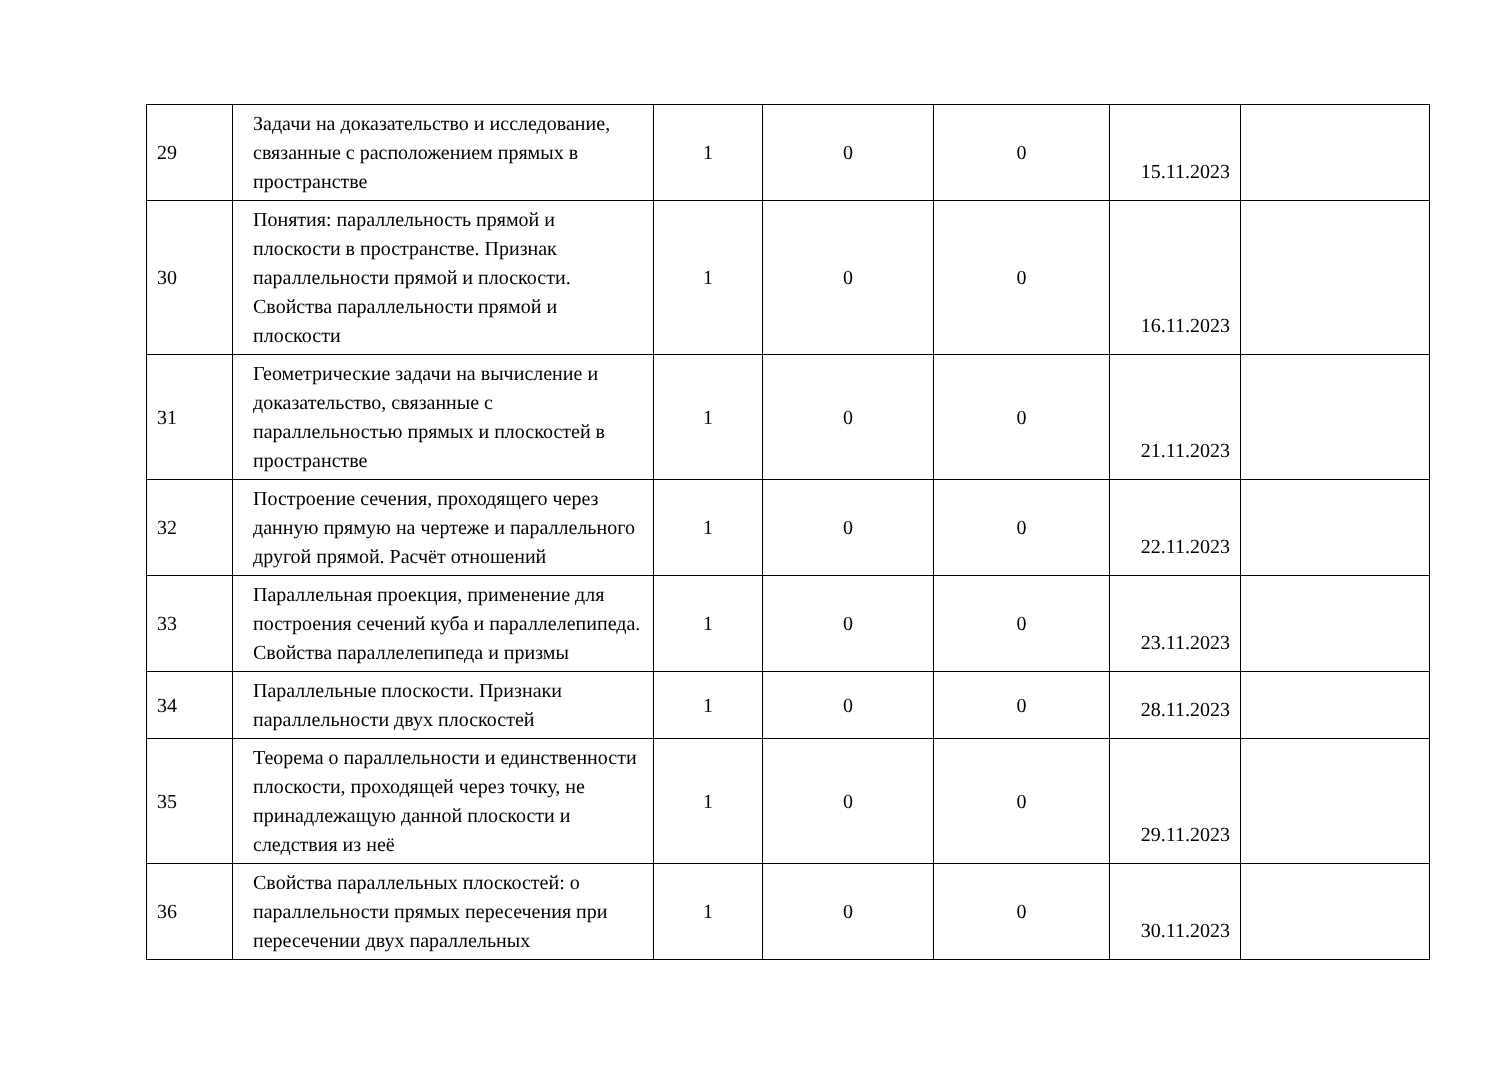| 29 | Задачи на доказательство и исследование, связанные с расположением прямых в пространстве | 1 | 0 | 0 | 15.11.2023 | |
| 30 | Понятия: параллельность прямой и плоскости в пространстве. Признак параллельности прямой и плоскости. Свойства параллельности прямой и плоскости | 1 | 0 | 0 | 16.11.2023 | |
| 31 | Геометрические задачи на вычисление и доказательство, связанные с параллельностью прямых и плоскостей в пространстве | 1 | 0 | 0 | 21.11.2023 | |
| 32 | Построение сечения, проходящего через данную прямую на чертеже и параллельного другой прямой. Расчёт отношений | 1 | 0 | 0 | 22.11.2023 | |
| 33 | Параллельная проекция, применение для построения сечений куба и параллелепипеда. Свойства параллелепипеда и призмы | 1 | 0 | 0 | 23.11.2023 | |
| 34 | Параллельные плоскости. Признаки параллельности двух плоскостей | 1 | 0 | 0 | 28.11.2023 | |
| 35 | Теорема о параллельности и единственности плоскости, проходящей через точку, не принадлежащую данной плоскости и следствия из неё | 1 | 0 | 0 | 29.11.2023 | |
| 36 | Свойства параллельных плоскостей: о параллельности прямых пересечения при пересечении двух параллельных | 1 | 0 | 0 | 30.11.2023 | |